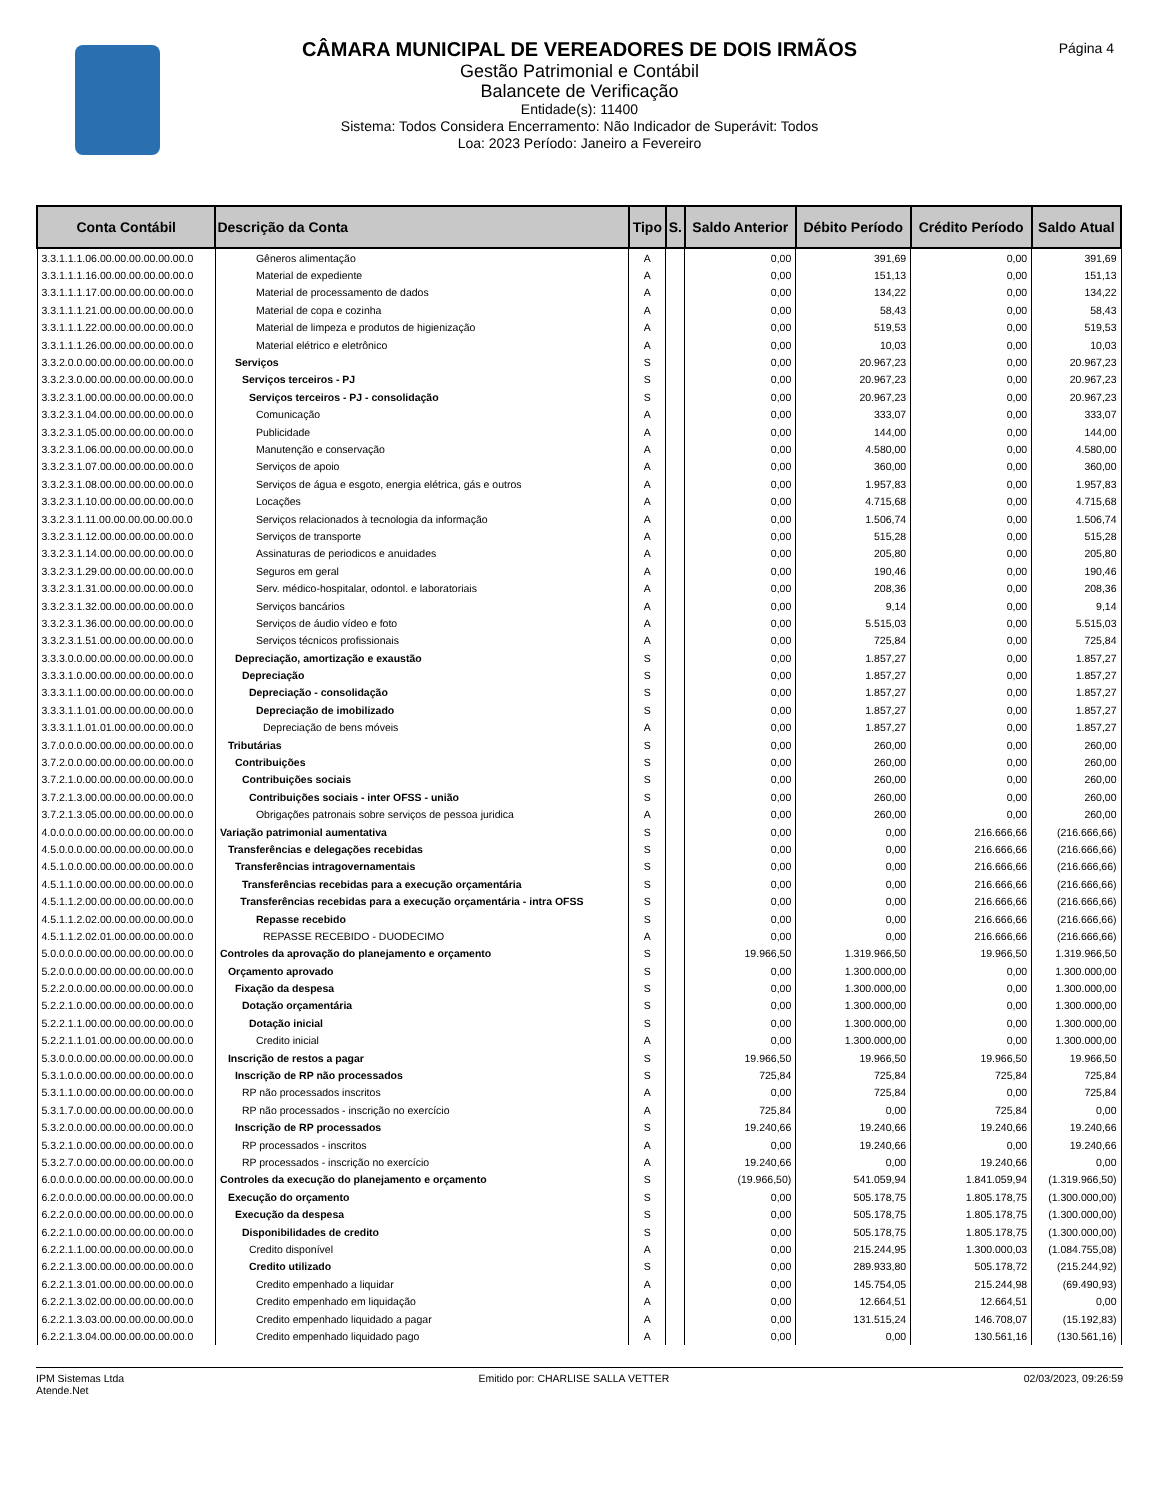Página 4
CÂMARA MUNICIPAL DE VEREADORES DE DOIS IRMÃOS
Gestão Patrimonial e Contábil
Balancete de Verificação
Entidade(s): 11400
Sistema: Todos Considera Encerramento: Não Indicador de Superávit: Todos
Loa: 2023 Período: Janeiro a Fevereiro
| Conta Contábil | Descrição da Conta | Tipo | S. | Saldo Anterior | Débito Período | Crédito Período | Saldo Atual |
| --- | --- | --- | --- | --- | --- | --- | --- |
| 3.3.1.1.1.06.00.00.00.00.00.00.0 | Gêneros alimentação | A | | 0,00 | 391,69 | 0,00 | 391,69 |
| 3.3.1.1.1.16.00.00.00.00.00.00.0 | Material de expediente | A | | 0,00 | 151,13 | 0,00 | 151,13 |
| 3.3.1.1.1.17.00.00.00.00.00.00.0 | Material de processamento de dados | A | | 0,00 | 134,22 | 0,00 | 134,22 |
| 3.3.1.1.1.21.00.00.00.00.00.00.0 | Material de copa e cozinha | A | | 0,00 | 58,43 | 0,00 | 58,43 |
| 3.3.1.1.1.22.00.00.00.00.00.00.0 | Material de limpeza e produtos de higienização | A | | 0,00 | 519,53 | 0,00 | 519,53 |
| 3.3.1.1.1.26.00.00.00.00.00.00.0 | Material elétrico e eletrônico | A | | 0,00 | 10,03 | 0,00 | 10,03 |
| 3.3.2.0.0.00.00.00.00.00.00.00.0 | Serviços | S | | 0,00 | 20.967,23 | 0,00 | 20.967,23 |
| 3.3.2.3.0.00.00.00.00.00.00.00.0 | Serviços terceiros - PJ | S | | 0,00 | 20.967,23 | 0,00 | 20.967,23 |
| 3.3.2.3.1.00.00.00.00.00.00.00.0 | Serviços terceiros - PJ - consolidação | S | | 0,00 | 20.967,23 | 0,00 | 20.967,23 |
| 3.3.2.3.1.04.00.00.00.00.00.00.0 | Comunicação | A | | 0,00 | 333,07 | 0,00 | 333,07 |
| 3.3.2.3.1.05.00.00.00.00.00.00.0 | Publicidade | A | | 0,00 | 144,00 | 0,00 | 144,00 |
| 3.3.2.3.1.06.00.00.00.00.00.00.0 | Manutenção e conservação | A | | 0,00 | 4.580,00 | 0,00 | 4.580,00 |
| 3.3.2.3.1.07.00.00.00.00.00.00.0 | Serviços de apoio | A | | 0,00 | 360,00 | 0,00 | 360,00 |
| 3.3.2.3.1.08.00.00.00.00.00.00.0 | Serviços de água e esgoto, energia elétrica, gás e outros | A | | 0,00 | 1.957,83 | 0,00 | 1.957,83 |
| 3.3.2.3.1.10.00.00.00.00.00.00.0 | Locações | A | | 0,00 | 4.715,68 | 0,00 | 4.715,68 |
| 3.3.2.3.1.11.00.00.00.00.00.00.0 | Serviços relacionados à tecnologia da informação | A | | 0,00 | 1.506,74 | 0,00 | 1.506,74 |
| 3.3.2.3.1.12.00.00.00.00.00.00.0 | Serviços de transporte | A | | 0,00 | 515,28 | 0,00 | 515,28 |
| 3.3.2.3.1.14.00.00.00.00.00.00.0 | Assinaturas de periodicos e anuidades | A | | 0,00 | 205,80 | 0,00 | 205,80 |
| 3.3.2.3.1.29.00.00.00.00.00.00.0 | Seguros em geral | A | | 0,00 | 190,46 | 0,00 | 190,46 |
| 3.3.2.3.1.31.00.00.00.00.00.00.0 | Serv. médico-hospitalar, odontol. e laboratoriais | A | | 0,00 | 208,36 | 0,00 | 208,36 |
| 3.3.2.3.1.32.00.00.00.00.00.00.0 | Serviços bancários | A | | 0,00 | 9,14 | 0,00 | 9,14 |
| 3.3.2.3.1.36.00.00.00.00.00.00.0 | Serviços de áudio vídeo e foto | A | | 0,00 | 5.515,03 | 0,00 | 5.515,03 |
| 3.3.2.3.1.51.00.00.00.00.00.00.0 | Serviços técnicos profissionais | A | | 0,00 | 725,84 | 0,00 | 725,84 |
| 3.3.3.0.0.00.00.00.00.00.00.00.0 | Depreciação, amortização e exaustão | S | | 0,00 | 1.857,27 | 0,00 | 1.857,27 |
| 3.3.3.1.0.00.00.00.00.00.00.00.0 | Depreciação | S | | 0,00 | 1.857,27 | 0,00 | 1.857,27 |
| 3.3.3.1.1.00.00.00.00.00.00.00.0 | Depreciação - consolidação | S | | 0,00 | 1.857,27 | 0,00 | 1.857,27 |
| 3.3.3.1.1.01.00.00.00.00.00.00.0 | Depreciação de imobilizado | S | | 0,00 | 1.857,27 | 0,00 | 1.857,27 |
| 3.3.3.1.1.01.01.00.00.00.00.00.0 | Depreciação de bens móveis | A | | 0,00 | 1.857,27 | 0,00 | 1.857,27 |
| 3.7.0.0.0.00.00.00.00.00.00.00.0 | Tributárias | S | | 0,00 | 260,00 | 0,00 | 260,00 |
| 3.7.2.0.0.00.00.00.00.00.00.00.0 | Contribuições | S | | 0,00 | 260,00 | 0,00 | 260,00 |
| 3.7.2.1.0.00.00.00.00.00.00.00.0 | Contribuições sociais | S | | 0,00 | 260,00 | 0,00 | 260,00 |
| 3.7.2.1.3.00.00.00.00.00.00.00.0 | Contribuições sociais - inter OFSS - união | S | | 0,00 | 260,00 | 0,00 | 260,00 |
| 3.7.2.1.3.05.00.00.00.00.00.00.0 | Obrigações patronais sobre serviços de pessoa juridica | A | | 0,00 | 260,00 | 0,00 | 260,00 |
| 4.0.0.0.0.00.00.00.00.00.00.00.0 | Variação patrimonial aumentativa | S | | 0,00 | 0,00 | 216.666,66 | (216.666,66) |
| 4.5.0.0.0.00.00.00.00.00.00.00.0 | Transferências e delegações recebidas | S | | 0,00 | 0,00 | 216.666,66 | (216.666,66) |
| 4.5.1.0.0.00.00.00.00.00.00.00.0 | Transferências intragovernamentais | S | | 0,00 | 0,00 | 216.666,66 | (216.666,66) |
| 4.5.1.1.0.00.00.00.00.00.00.00.0 | Transferências recebidas para a execução orçamentária | S | | 0,00 | 0,00 | 216.666,66 | (216.666,66) |
| 4.5.1.1.2.00.00.00.00.00.00.00.0 | Transferências recebidas para a execução orçamentária - intra OFSS | S | | 0,00 | 0,00 | 216.666,66 | (216.666,66) |
| 4.5.1.1.2.02.00.00.00.00.00.00.0 | Repasse recebido | S | | 0,00 | 0,00 | 216.666,66 | (216.666,66) |
| 4.5.1.1.2.02.01.00.00.00.00.00.0 | REPASSE RECEBIDO - DUODECIMO | A | | 0,00 | 0,00 | 216.666,66 | (216.666,66) |
| 5.0.0.0.0.00.00.00.00.00.00.00.0 | Controles da aprovação do planejamento e orçamento | S | | 19.966,50 | 1.319.966,50 | 19.966,50 | 1.319.966,50 |
| 5.2.0.0.0.00.00.00.00.00.00.00.0 | Orçamento aprovado | S | | 0,00 | 1.300.000,00 | 0,00 | 1.300.000,00 |
| 5.2.2.0.0.00.00.00.00.00.00.00.0 | Fixação da despesa | S | | 0,00 | 1.300.000,00 | 0,00 | 1.300.000,00 |
| 5.2.2.1.0.00.00.00.00.00.00.00.0 | Dotação orçamentária | S | | 0,00 | 1.300.000,00 | 0,00 | 1.300.000,00 |
| 5.2.2.1.1.00.00.00.00.00.00.00.0 | Dotação inicial | S | | 0,00 | 1.300.000,00 | 0,00 | 1.300.000,00 |
| 5.2.2.1.1.01.00.00.00.00.00.00.0 | Credito inicial | A | | 0,00 | 1.300.000,00 | 0,00 | 1.300.000,00 |
| 5.3.0.0.0.00.00.00.00.00.00.00.0 | Inscrição de restos a pagar | S | | 19.966,50 | 19.966,50 | 19.966,50 | 19.966,50 |
| 5.3.1.0.0.00.00.00.00.00.00.00.0 | Inscrição de RP não processados | S | | 725,84 | 725,84 | 725,84 | 725,84 |
| 5.3.1.1.0.00.00.00.00.00.00.00.0 | RP não processados inscritos | A | | 0,00 | 725,84 | 0,00 | 725,84 |
| 5.3.1.7.0.00.00.00.00.00.00.00.0 | RP não processados - inscrição no exercício | A | | 725,84 | 0,00 | 725,84 | 0,00 |
| 5.3.2.0.0.00.00.00.00.00.00.00.0 | Inscrição de RP processados | S | | 19.240,66 | 19.240,66 | 19.240,66 | 19.240,66 |
| 5.3.2.1.0.00.00.00.00.00.00.00.0 | RP processados - inscritos | A | | 0,00 | 19.240,66 | 0,00 | 19.240,66 |
| 5.3.2.7.0.00.00.00.00.00.00.00.0 | RP processados - inscrição no exercício | A | | 19.240,66 | 0,00 | 19.240,66 | 0,00 |
| 6.0.0.0.0.00.00.00.00.00.00.00.0 | Controles da execução do planejamento e orçamento | S | | (19.966,50) | 541.059,94 | 1.841.059,94 | (1.319.966,50) |
| 6.2.0.0.0.00.00.00.00.00.00.00.0 | Execução do orçamento | S | | 0,00 | 505.178,75 | 1.805.178,75 | (1.300.000,00) |
| 6.2.2.0.0.00.00.00.00.00.00.00.0 | Execução da despesa | S | | 0,00 | 505.178,75 | 1.805.178,75 | (1.300.000,00) |
| 6.2.2.1.0.00.00.00.00.00.00.00.0 | Disponibilidades de credito | S | | 0,00 | 505.178,75 | 1.805.178,75 | (1.300.000,00) |
| 6.2.2.1.1.00.00.00.00.00.00.00.0 | Credito disponível | A | | 0,00 | 215.244,95 | 1.300.000,03 | (1.084.755,08) |
| 6.2.2.1.3.00.00.00.00.00.00.00.0 | Credito utilizado | S | | 0,00 | 289.933,80 | 505.178,72 | (215.244,92) |
| 6.2.2.1.3.01.00.00.00.00.00.00.0 | Credito empenhado a liquidar | A | | 0,00 | 145.754,05 | 215.244,98 | (69.490,93) |
| 6.2.2.1.3.02.00.00.00.00.00.00.0 | Credito empenhado em liquidação | A | | 0,00 | 12.664,51 | 12.664,51 | 0,00 |
| 6.2.2.1.3.03.00.00.00.00.00.00.0 | Credito empenhado liquidado a pagar | A | | 0,00 | 131.515,24 | 146.708,07 | (15.192,83) |
| 6.2.2.1.3.04.00.00.00.00.00.00.0 | Credito empenhado liquidado pago | A | | 0,00 | 0,00 | 130.561,16 | (130.561,16) |
IPM Sistemas Ltda
Atende.Net
Emitido por: CHARLISE SALLA VETTER
02/03/2023, 09:26:59